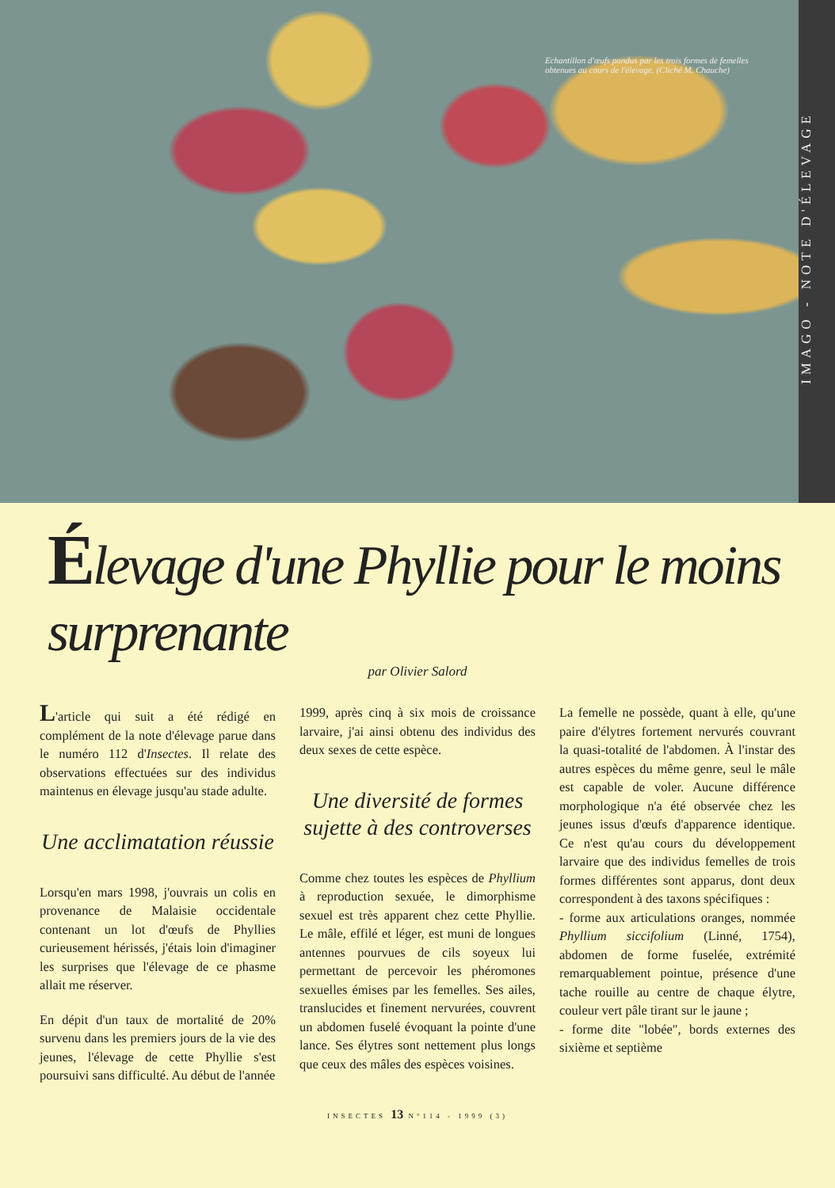Echantillon d'œufs pondus par les trois formes de femelles obtenues au cours de l'élevage. (Cliché M. Chauche)
IMAGO - NOTE D'ÉLEVAGE
Élevage d'une Phyllie pour le moins surprenante
par Olivier Salord
L'article qui suit a été rédigé en complément de la note d'élevage parue dans le numéro 112 d'Insectes. Il relate des observations effectuées sur des individus maintenus en élevage jusqu'au stade adulte.
Une acclimatation réussie
Lorsqu'en mars 1998, j'ouvrais un colis en provenance de Malaisie occidentale contenant un lot d'œufs de Phyllies curieusement hérissés, j'étais loin d'imaginer les surprises que l'élevage de ce phasme allait me réserver.
En dépit d'un taux de mortalité de 20% survenu dans les premiers jours de la vie des jeunes, l'élevage de cette Phyllie s'est poursuivi sans difficulté. Au début de l'année
1999, après cinq à six mois de croissance larvaire, j'ai ainsi obtenu des individus des deux sexes de cette espèce.
Une diversité de formes sujette à des controverses
Comme chez toutes les espèces de Phyllium à reproduction sexuée, le dimorphisme sexuel est très apparent chez cette Phyllie. Le mâle, effilé et léger, est muni de longues antennes pourvues de cils soyeux lui permettant de percevoir les phéromones sexuelles émises par les femelles. Ses ailes, translucides et finement nervurées, couvrent un abdomen fuselé évoquant la pointe d'une lance. Ses élytres sont nettement plus longs que ceux des mâles des espèces voisines.
La femelle ne possède, quant à elle, qu'une paire d'élytres fortement nervurés couvrant la quasi-totalité de l'abdomen. À l'instar des autres espèces du même genre, seul le mâle est capable de voler. Aucune différence morphologique n'a été observée chez les jeunes issus d'œufs d'apparence identique. Ce n'est qu'au cours du développement larvaire que des individus femelles de trois formes différentes sont apparus, dont deux correspondent à des taxons spécifiques :
- forme aux articulations oranges, nommée Phyllium siccifolium (Linné, 1754), abdomen de forme fuselée, extrémité remarquablement pointue, présence d'une tache rouille au centre de chaque élytre, couleur vert pâle tirant sur le jaune ;
- forme dite "lobée", bords externes des sixième et septième
INSECTES 13 N°114 - 1999 (3)